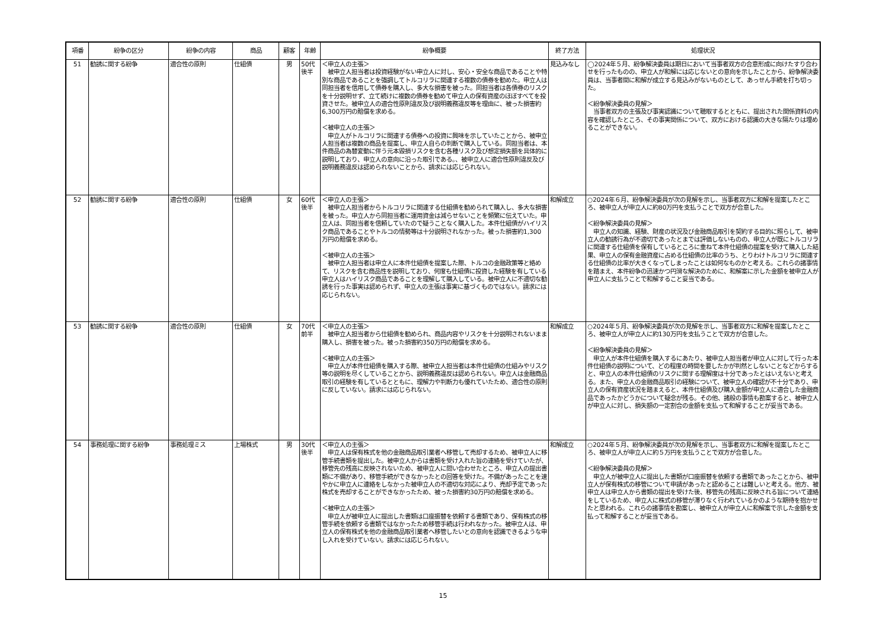| 項番 | 紛争の区分 | 紛争の内容 | 商品 | 顧客 | 年齢 | 紛争概要 | 終了方法 | 処理状況 |
| --- | --- | --- | --- | --- | --- | --- | --- | --- |
| 51 | 勧誘に関する紛争 | 適合性の原則 | 仕組債 | 男 | 50代後半 | ＜申立人の主張＞ 被申立人担当者は投資経験がない申立人に対し、安心・安全な商品であることや特別な商品であることを強調してトルコリラに関連する複数の債券を勧めた。申立人は同担当者を信用して債券を購入し、多大な損害を被った。同担当者は各債券のリスクを十分説明せず、立て続けに複数の債券を勧めて申立人の保有資産のほぼすべてを投資させた。被申立人の適合性原則違反及び説明義務違反等を理由に、被った損害約6,300万円の賠償を求める。 ＜被申立人の主張＞ 申立人がトルコリラに関連する債券への投資に興味を示していたことから、被申立人担当者は複数の商品を提案し、申立人自らの判断で購入している。同担当者は、本件商品の為替変動に伴う元本毀損リスクを含む各種リスク及び想定損失額を具体的に説明しており、申立人の意向に沿った取引である。、被申立人に適合性原則違反及び説明義務違反は認められないことから、請求には応じられない。 | 見込みなし | ◯2024年５月、紛争解決委員は期日において当事者双方の合意形成に向けたすり合わせを行ったものの、申立人が和解には応じないとの意向を示したことから、紛争解決委員は、当事者間に和解が成立する見込みがないものとして、あっせん手続を打ち切った。 ＜紛争解決委員の見解＞ 当事者双方の主張及び事実認識について聴取するとともに、提出された関係資料の内容を確認したところ、その事実関係について、双方における認識の大きな隔たりは埋めることができない。 |
| 52 | 勧誘に関する紛争 | 適合性の原則 | 仕組債 | 女 | 60代後半 | ＜申立人の主張＞ 被申立人担当者からトルコリラに関連する仕組債を勧められて購入し、多大な損害を被った。申立人から同担当者に運用資金は減らせないことを頻繁に伝えていた。申立人は、同担当者を信頼していたので疑うことなく購入した。本件仕組債がハイリスク商品であることやトルコの情勢等は十分説明されなかった。被った損害約1,300万円の賠償を求める。 ＜被申立人の主張＞ 被申立人担当者は申立人に本件仕組債を提案した際、トルコの金融政策等と絡めて、リスクを含む商品性を説明しており、何度も仕組債に投資した経験を有している申立人はハイリスク商品であることを理解して購入している。被申立人に不適切な勧誘を行った事実は認められず、申立人の主張は事実に基づくものではない。請求には応じられない。 | 和解成立 | ○2024年６月、紛争解決委員が次の見解を示し、当事者双方に和解を提案したところ、被申立人が申立人に約80万円を支払うことで双方が合意した。 ＜紛争解決委員の見解＞ 申立人の知識、経験、財産の状況及び金融商品取引を契約する目的に照らして、被申立人の勧誘行為が不適切であったとまでは評価しないものの、申立人が既にトルコリラに関連する仕組債を保有しているところに重ねて本件仕組債の提案を受けて購入した結果、申立人の保有金融資産に占める仕組債の比率のうち、とりわけトルコリラに関連する仕組債の比率が大きくなってしまったことは如何なものかと考える。これらの諸事情を踏まえ、本件紛争の迅速かつ円滑な解決のために、和解案に示した金額を被申立人が申立人に支払うことで和解すること妥当である。 |
| 53 | 勧誘に関する紛争 | 適合性の原則 | 仕組債 | 女 | 70代前半 | ＜申立人の主張＞ 被申立人担当者から仕組債を勧められ、商品内容やリスクを十分説明されないまま購入し、損害を被った。被った損害約350万円の賠償を求める。 ＜被申立人の主張＞ 申立人が本件仕組債を購入する際、被申立人担当者は本件仕組債の仕組みやリスク等の説明を尽くしていることから、説明義務違反は認められない。申立人は金融商品取引の経験を有しているとともに、理解力や判断力も優れていたため、適合性の原則に反していない。請求には応じられない。 | 和解成立 | ○2024年５月、紛争解決委員が次の見解を示し、当事者双方に和解を提案したところ、被申立人が申立人に約130万円を支払うことで双方が合意した。 ＜紛争解決委員の見解＞ 申立人が本件仕組債を購入するにあたり、被申立人担当者が申立人に対して行った本件仕組債の説明について、どの程度の時間を要したかが判然としないことなどからすると、申立人の本件仕組債のリスクに関する理解度は十分であったとはいえないと考える。また、申立人の金融商品取引の経験について、被申立人の確認が不十分であり、申立人の保有資産状況を踏まえると、本件仕組債及び購入金額が申立人に適合した金融商品であったかどうかについて疑念が残る。その他、諸般の事情も勘案すると、被申立人が申立人に対し、損失額の一定割合の金額を支払って和解することが妥当である。 |
| 54 | 事務処理に関する紛争 | 事務処理ミス | 上場株式 | 男 | 30代後半 | ＜申立人の主張＞ 申立人は保有株式を他の金融商品取引業者へ移管して売却するため、被申立人に移管手続書類を提出した。被申立人からは書類を受け入れた旨の連絡を受けていたが、移管先の残高に反映されないため、被申立人に問い合わせたところ、申立人の提出書類に不備があり、移管手続ができなかったとの回答を受けた。不備があったことを速やかに申立人に連絡をしなかった被申立人の不適切な対応により、売却予定であった株式を売却することができなかったため、被った損害約30万円の賠償を求める。 ＜被申立人の主張＞ 申立人が被申立人に提出した書類は口座振替を依頼する書類であり、保有株式の移管手続を依頼する書類ではなかったため移管手続は行われなかった。被申立人は、申立人の保有株式を他の金融商品取引業者へ移管したいとの意向を認識できるような申し入れを受けていない。請求には応じられない。 | 和解成立 | ○2024年５月、紛争解決委員が次の見解を示し、当事者双方に和解を提案したところ、被申立人が申立人に約５万円を支払うことで双方が合意した。 ＜紛争解決委員の見解＞ 申立人が被申立人に提出した書類が口座振替を依頼する書類であったことから、被申立人が保有株式の移管について申請があったと認めることは難しいと考える。他方、被申立人は申立人から書類の提出を受けた後、移管先の残高に反映される旨について連絡をしているため、申立人に株式の移管が滞りなく行われているかのような期待を抱かせたと思われる。これらの諸事情を勘案し、被申立人が申立人に和解案で示した金額を支払って和解することが妥当である。 |
15